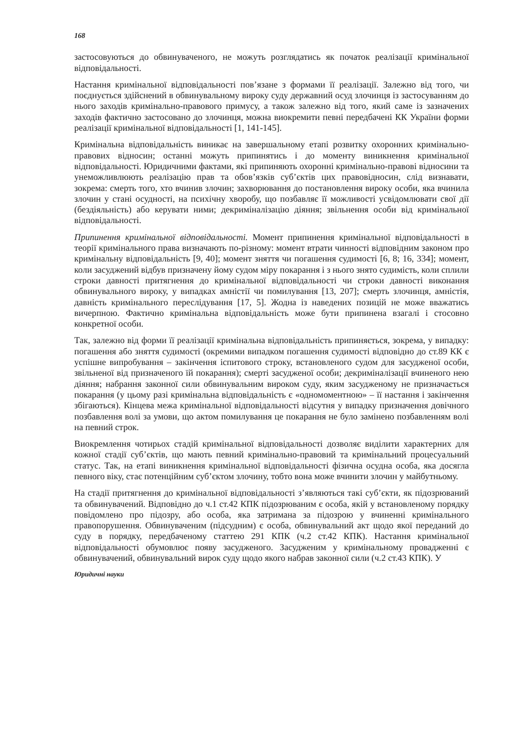168
застосовуються до обвинуваченого, не можуть розглядатись як початок реалізації кримінальної відповідальності.
Настання кримінальної відповідальності пов’язане з формами її реалізації. Залежно від того, чи поєднується здійснений в обвинувальному вироку суду державний осуд злочинця із застосуванням до нього заходів кримінально-правового примусу, а також залежно від того, який саме із зазначених заходів фактично застосовано до злочинця, можна виокремити певні передбачені КК України форми реалізації кримінальної відповідальності [1, 141-145].
Кримінальна відповідальність виникає на завершальному етапі розвитку охоронних кримінально-правових відносин; останні можуть припинятись і до моменту виникнення кримінальної відповідальності. Юридичними фактами, які припиняють охоронні кримінально-правові відносини та унеможливлюють реалізацію прав та обов’язків суб’єктів цих правовідносин, слід визнавати, зокрема: смерть того, хто вчинив злочин; захворювання до постановлення вироку особи, яка вчинила злочин у стані осудності, на психічну хворобу, що позбавляє її можливості усвідомлювати свої дії (бездіяльність) або керувати ними; декриміналізацію діяння; звільнення особи від кримінальної відповідальності.
Припинення кримінальної відповідальності. Момент припинення кримінальної відповідальності в теорії кримінального права визначають по-різному: момент втрати чинності відповідним законом про кримінальну відповідальність [9, 40]; момент зняття чи погашення судимості [6, 8; 16, 334]; момент, коли засуджений відбув призначену йому судом міру покарання і з нього знято судимість, коли сплили строки давності притягнення до кримінальної відповідальності чи строки давності виконання обвинувального вироку, у випадках амністії чи помилування [13, 207]; смерть злочинця, амністія, давність кримінального переслідування [17, 5]. Жодна із наведених позицій не може вважатись вичерпною. Фактично кримінальна відповідальність може бути припинена взагалі і стосовно конкретної особи.
Так, залежно від форми її реалізації кримінальна відповідальність припиняється, зокрема, у випадку: погашення або зняття судимості (окремими випадком погашення судимості відповідно до ст.89 КК є успішне випробування – закінчення іспитового строку, встановленого судом для засудженої особи, звільненої від призначеного їй покарання); смерті засудженої особи; декриміналізації вчиненого нею діяння; набрання законної сили обвинувальним вироком суду, яким засудженому не призначається покарання (у цьому разі кримінальна відповідальність є «одномоментною» – її настання і закінчення збігаються). Кінцева межа кримінальної відповідальності відсутня у випадку призначення довічного позбавлення волі за умови, що актом помилування це покарання не було замінено позбавленням волі на певний строк.
Виокремлення чотирьох стадій кримінальної відповідальності дозволяє виділити характерних для кожної стадії суб’єктів, що мають певний кримінально-правовий та кримінальний процесуальний статус. Так, на етапі виникнення кримінальної відповідальності фізична осудна особа, яка досягла певного віку, стає потенційним суб’єктом злочину, тобто вона може вчинити злочин у майбутньому.
На стадії притягнення до кримінальної відповідальності з’являються такі суб’єкти, як підозрюваний та обвинувачений. Відповідно до ч.1 ст.42 КПК підозрюваним є особа, якій у встановленому порядку повідомлено про підозру, або особа, яка затримана за підозрою у вчиненні кримінального правопорушення. Обвинуваченим (підсудним) є особа, обвинувальний акт щодо якої переданий до суду в порядку, передбаченому статтею 291 КПК (ч.2 ст.42 КПК). Настання кримінальної відповідальності обумовлює появу засудженого. Засудженим у кримінальному провадженні є обвинувачений, обвинувальний вирок суду щодо якого набрав законної сили (ч.2 ст.43 КПК). У
Юридичні науки